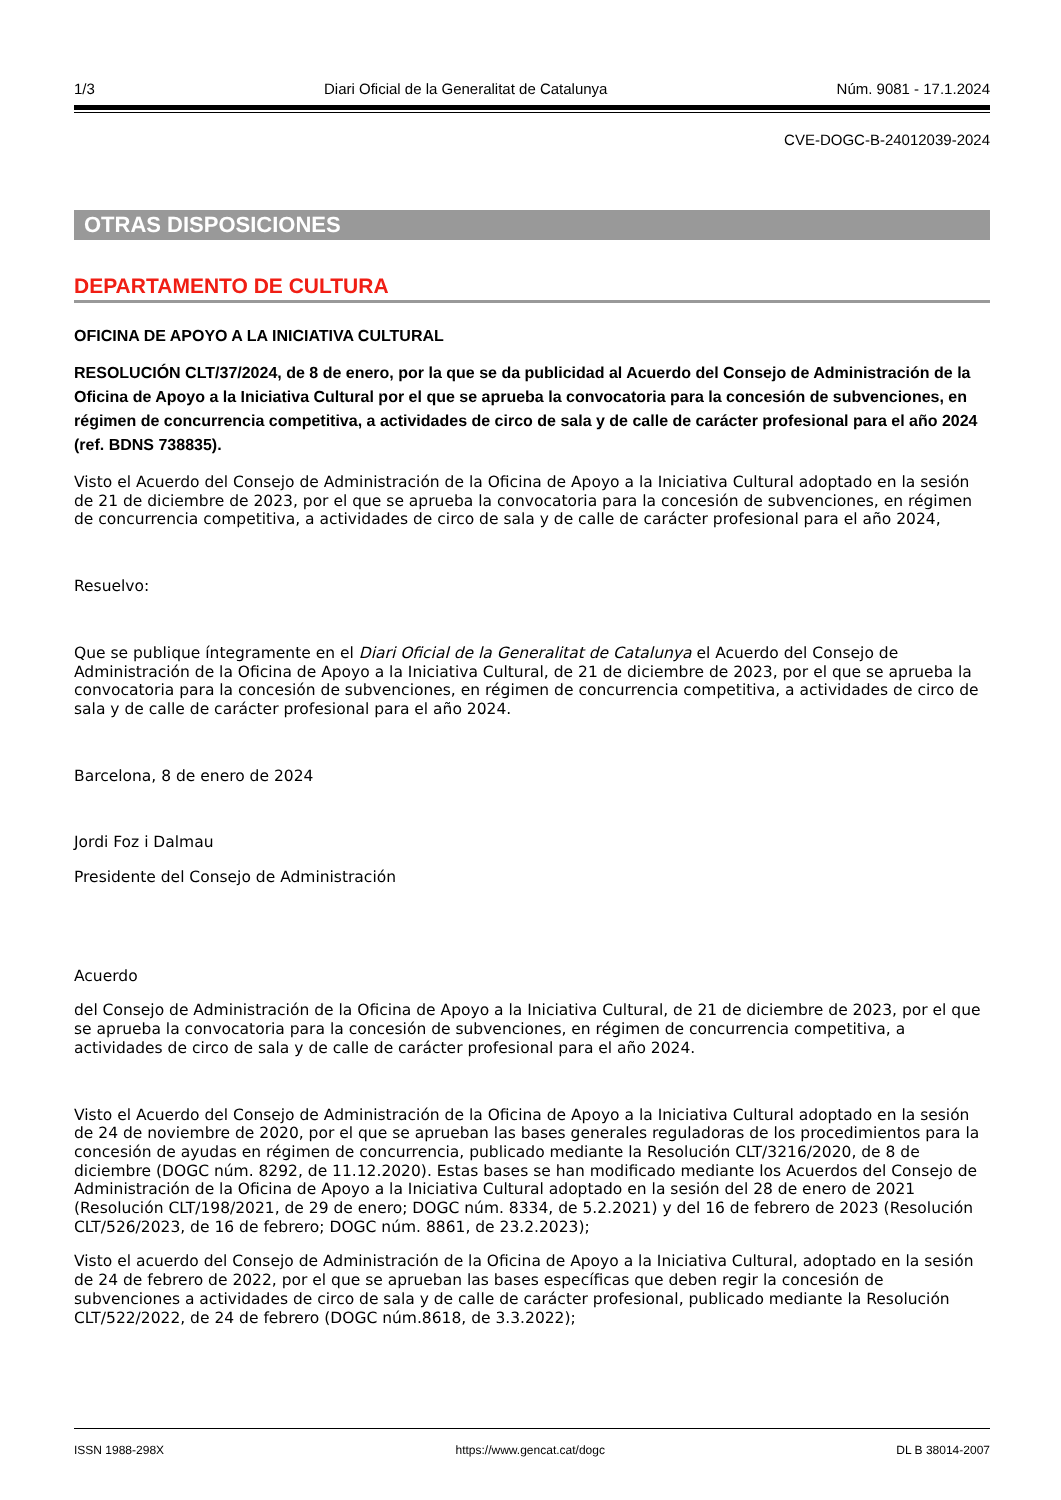1/3 Diari Oficial de la Generalitat de Catalunya Núm. 9081 - 17.1.2024
CVE-DOGC-B-24012039-2024
OTRAS DISPOSICIONES
DEPARTAMENTO DE CULTURA
OFICINA DE APOYO A LA INICIATIVA CULTURAL
RESOLUCIÓN CLT/37/2024, de 8 de enero, por la que se da publicidad al Acuerdo del Consejo de Administración de la Oficina de Apoyo a la Iniciativa Cultural por el que se aprueba la convocatoria para la concesión de subvenciones, en régimen de concurrencia competitiva, a actividades de circo de sala y de calle de carácter profesional para el año 2024 (ref. BDNS 738835).
Visto el Acuerdo del Consejo de Administración de la Oficina de Apoyo a la Iniciativa Cultural adoptado en la sesión de 21 de diciembre de 2023, por el que se aprueba la convocatoria para la concesión de subvenciones, en régimen de concurrencia competitiva, a actividades de circo de sala y de calle de carácter profesional para el año 2024,
Resuelvo:
Que se publique íntegramente en el Diari Oficial de la Generalitat de Catalunya el Acuerdo del Consejo de Administración de la Oficina de Apoyo a la Iniciativa Cultural, de 21 de diciembre de 2023, por el que se aprueba la convocatoria para la concesión de subvenciones, en régimen de concurrencia competitiva, a actividades de circo de sala y de calle de carácter profesional para el año 2024.
Barcelona, 8 de enero de 2024
Jordi Foz i Dalmau
Presidente del Consejo de Administración
Acuerdo
del Consejo de Administración de la Oficina de Apoyo a la Iniciativa Cultural, de 21 de diciembre de 2023, por el que se aprueba la convocatoria para la concesión de subvenciones, en régimen de concurrencia competitiva, a actividades de circo de sala y de calle de carácter profesional para el año 2024.
Visto el Acuerdo del Consejo de Administración de la Oficina de Apoyo a la Iniciativa Cultural adoptado en la sesión de 24 de noviembre de 2020, por el que se aprueban las bases generales reguladoras de los procedimientos para la concesión de ayudas en régimen de concurrencia, publicado mediante la Resolución CLT/3216/2020, de 8 de diciembre (DOGC núm. 8292, de 11.12.2020). Estas bases se han modificado mediante los Acuerdos del Consejo de Administración de la Oficina de Apoyo a la Iniciativa Cultural adoptado en la sesión del 28 de enero de 2021 (Resolución CLT/198/2021, de 29 de enero; DOGC núm. 8334, de 5.2.2021) y del 16 de febrero de 2023 (Resolución CLT/526/2023, de 16 de febrero; DOGC núm. 8861, de 23.2.2023);
Visto el acuerdo del Consejo de Administración de la Oficina de Apoyo a la Iniciativa Cultural, adoptado en la sesión de 24 de febrero de 2022, por el que se aprueban las bases específicas que deben regir la concesión de subvenciones a actividades de circo de sala y de calle de carácter profesional, publicado mediante la Resolución CLT/522/2022, de 24 de febrero (DOGC núm.8618, de 3.3.2022);
ISSN 1988-298X https://www.gencat.cat/dogc DL B 38014-2007